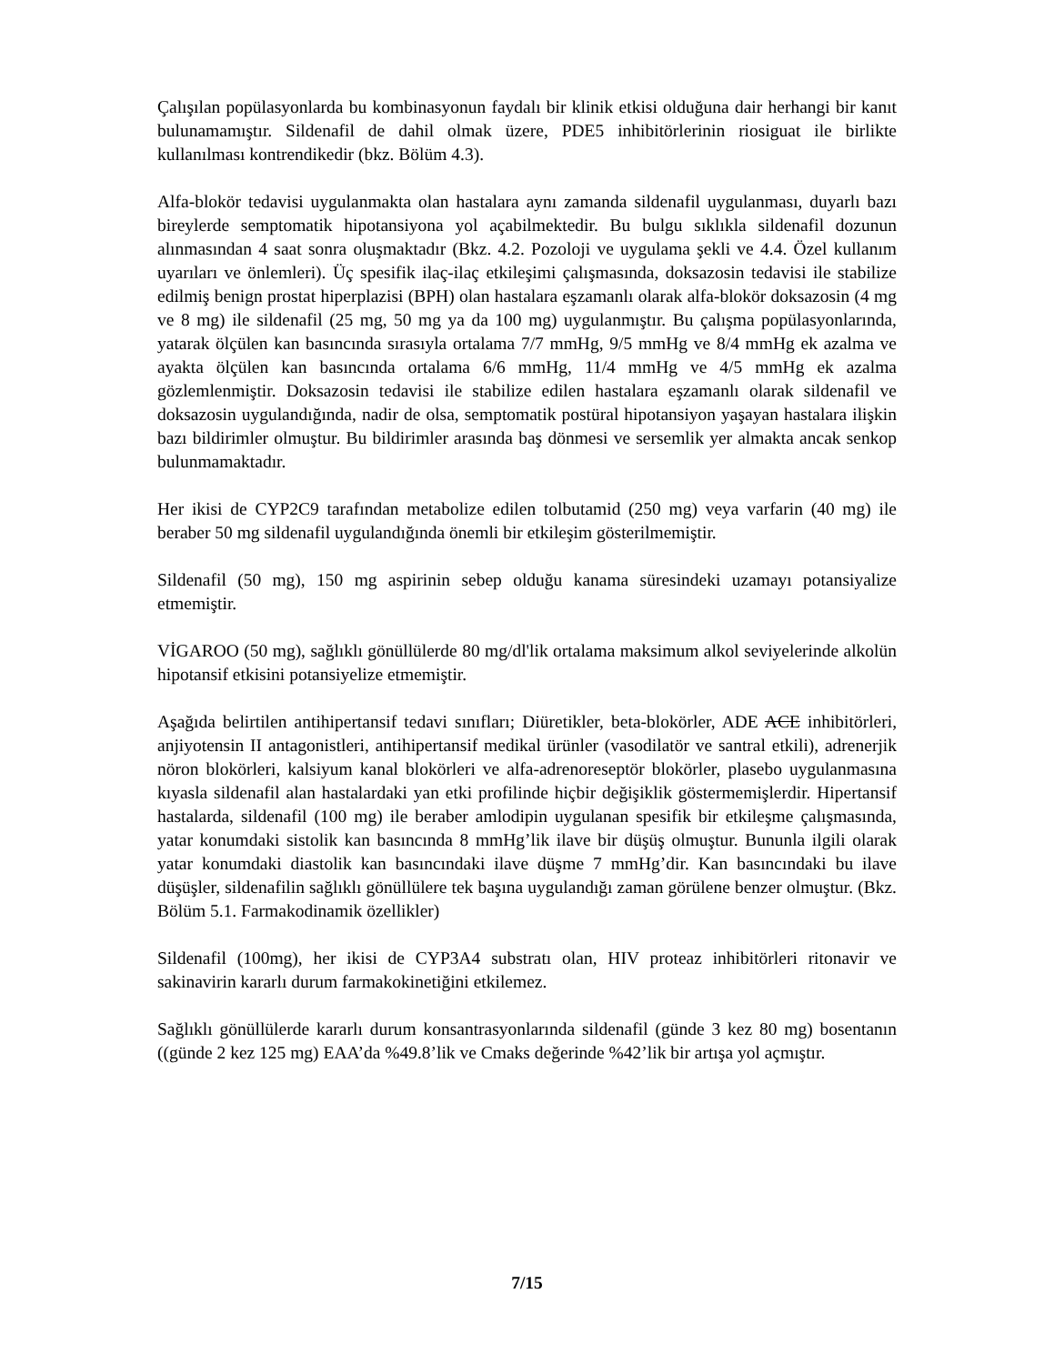Çalışılan popülasyonlarda bu kombinasyonun faydalı bir klinik etkisi olduğuna dair herhangi bir kanıt bulunamamıştır. Sildenafil de dahil olmak üzere, PDE5 inhibitörlerinin riosiguat ile birlikte kullanılması kontrendikedir (bkz. Bölüm 4.3).
Alfa-blokör tedavisi uygulanmakta olan hastalara aynı zamanda sildenafil uygulanması, duyarlı bazı bireylerde semptomatik hipotansiyona yol açabilmektedir. Bu bulgu sıklıkla sildenafil dozunun alınmasından 4 saat sonra oluşmaktadır (Bkz. 4.2. Pozoloji ve uygulama şekli ve 4.4. Özel kullanım uyarıları ve önlemleri). Üç spesifik ilaç-ilaç etkileşimi çalışmasında, doksazosin tedavisi ile stabilize edilmiş benign prostat hiperplazisi (BPH) olan hastalara eşzamanlı olarak alfa-blokör doksazosin (4 mg ve 8 mg) ile sildenafil (25 mg, 50 mg ya da 100 mg) uygulanmıştır. Bu çalışma popülasyonlarında, yatarak ölçülen kan basıncında sırasıyla ortalama 7/7 mmHg, 9/5 mmHg ve 8/4 mmHg ek azalma ve ayakta ölçülen kan basıncında ortalama 6/6 mmHg, 11/4 mmHg ve 4/5 mmHg ek azalma gözlemlenmiştir. Doksazosin tedavisi ile stabilize edilen hastalara eşzamanlı olarak sildenafil ve doksazosin uygulandığında, nadir de olsa, semptomatik postüral hipotansiyon yaşayan hastalara ilişkin bazı bildirimler olmuştur. Bu bildirimler arasında baş dönmesi ve sersemlik yer almakta ancak senkop bulunmamaktadır.
Her ikisi de CYP2C9 tarafından metabolize edilen tolbutamid (250 mg) veya varfarin (40 mg) ile beraber 50 mg sildenafil uygulandığında önemli bir etkileşim gösterilmemiştir.
Sildenafil (50 mg), 150 mg aspirinin sebep olduğu kanama süresindeki uzamayı potansiyalize etmemiştir.
VİGAROO (50 mg), sağlıklı gönüllülerde 80 mg/dl'lik ortalama maksimum alkol seviyelerinde alkolün hipotansif etkisini potansiyelize etmemiştir.
Aşağıda belirtilen antihipertansif tedavi sınıfları; Diüretikler, beta-blokörler, ADE ACE inhibitörleri, anjiyotensin II antagonistleri, antihipertansif medikal ürünler (vasodilatör ve santral etkili), adrenerjik nöron blokörleri, kalsiyum kanal blokörleri ve alfa-adrenoreseptör blokörler, plasebo uygulanmasına kıyasla sildenafil alan hastalardaki yan etki profilinde hiçbir değişiklik göstermemişlerdir. Hipertansif hastalarda, sildenafil (100 mg) ile beraber amlodipin uygulanan spesifik bir etkileşme çalışmasında, yatar konumdaki sistolik kan basıncında 8 mmHg’lik ilave bir düşüş olmuştur. Bununla ilgili olarak yatar konumdaki diastolik kan basıncındaki ilave düşme 7 mmHg’dir. Kan basıncındaki bu ilave düşüşler, sildenafilin sağlıklı gönüllülere tek başına uygulandığı zaman görülene benzer olmuştur. (Bkz. Bölüm 5.1. Farmakodinamik özellikler)
Sildenafil (100mg), her ikisi de CYP3A4 substratı olan, HIV proteaz inhibitörleri ritonavir ve sakinavirin kararlı durum farmakokinetiğini etkilemez.
Sağlıklı gönüllülerde kararlı durum konsantrasyonlarında sildenafil (günde 3 kez 80 mg) bosentanın ((günde 2 kez 125 mg) EAA’da %49.8’lik ve Cmaks değerinde %42’lik bir artışa yol açmıştır.
7/15